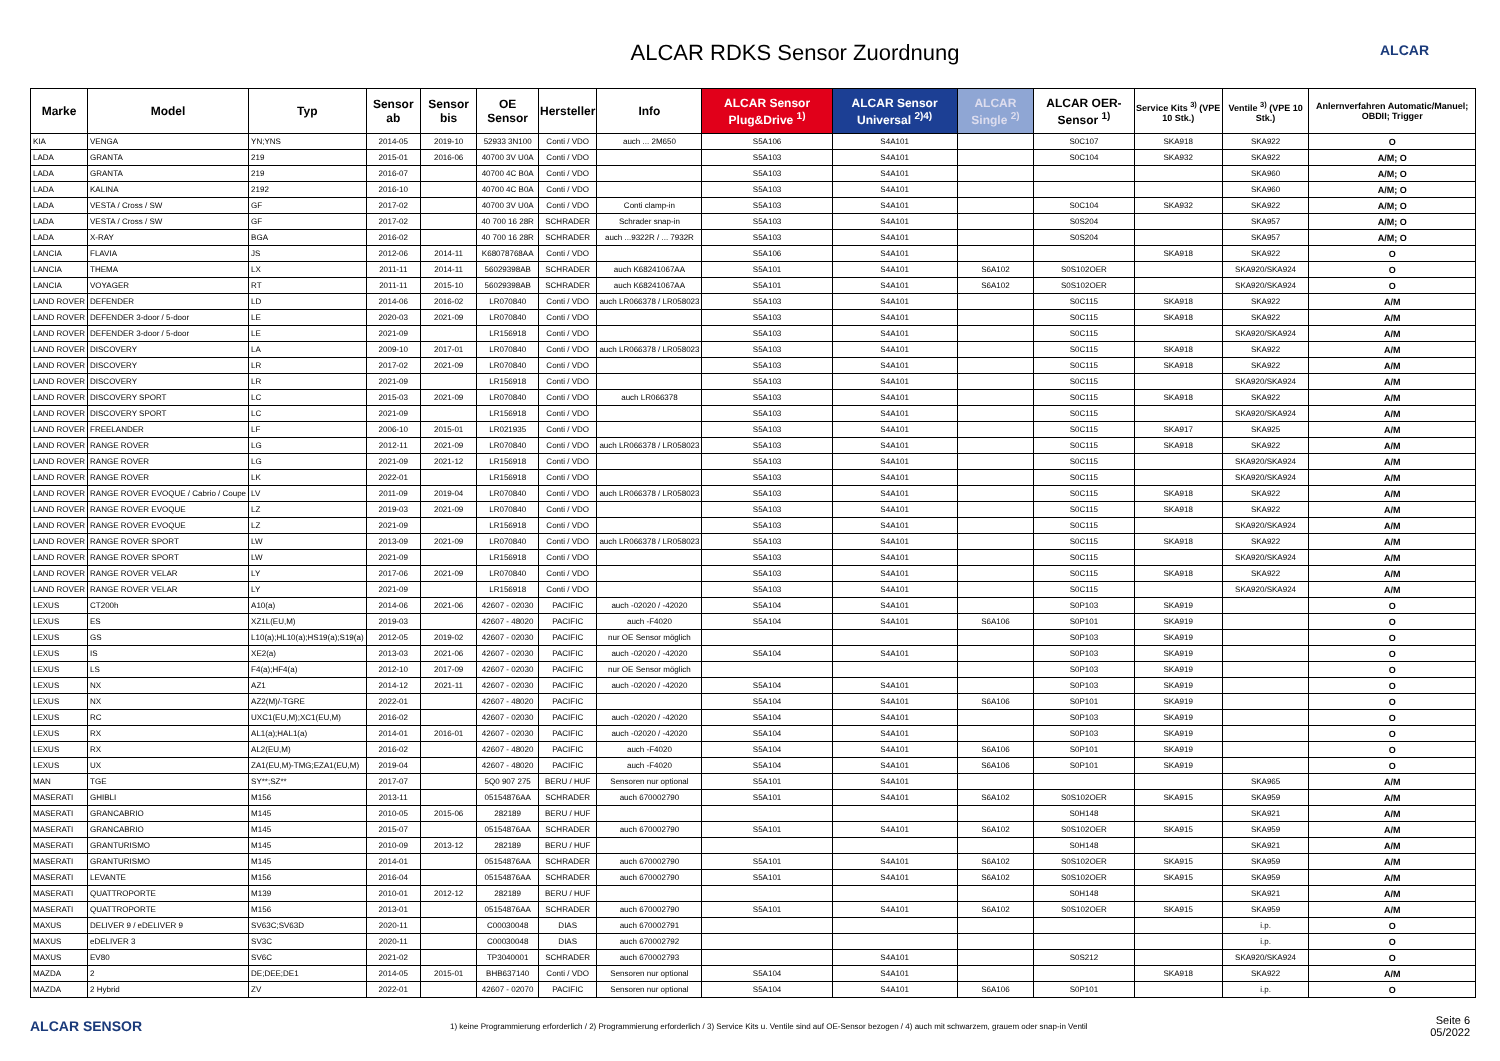ALCAR RDKS Sensor Zuordnung
ALCAR
| Marke | Model | Typ | Sensor ab | Sensor bis | OE Sensor | Hersteller | Info | ALCAR Sensor Plug&Drive <sup>1)</sup> | ALCAR Sensor Universal <sup>2)4)</sup> | ALCAR Single <sup>2)</sup> | ALCAR OER-Sensor <sup>1)</sup> | Service Kits <sup>3)</sup> (VPE 10 Stk.) | Ventile <sup>3)</sup> (VPE 10 Stk.) | Anlernverfahren Automatic/Manuel; OBDII; Trigger |
| --- | --- | --- | --- | --- | --- | --- | --- | --- | --- | --- | --- | --- | --- | --- |
| KIA | VENGA | YN;YNS | 2014-05 | 2019-10 | 52933 3N100 | Conti / VDO | auch ... 2M650 | S5A106 | S4A101 | | S0C107 | SKA918 | SKA922 | O |
| LADA | GRANTA | 219 | 2015-01 | 2016-06 | 40700 3V U0A | Conti / VDO | | S5A103 | S4A101 | | S0C104 | SKA932 | SKA922 | A/M; O |
| LADA | GRANTA | 219 | 2016-07 | | 40700 4C B0A | Conti / VDO | | S5A103 | S4A101 | | | | SKA960 | A/M; O |
| LADA | KALINA | 2192 | 2016-10 | | 40700 4C B0A | Conti / VDO | | S5A103 | S4A101 | | | | SKA960 | A/M; O |
| LADA | VESTA / Cross / SW | GF | 2017-02 | | 40700 3V U0A | Conti / VDO | Conti clamp-in | S5A103 | S4A101 | | S0C104 | SKA932 | SKA922 | A/M; O |
| LADA | VESTA / Cross / SW | GF | 2017-02 | | 40 700 16 28R | SCHRADER | Schrader snap-in | S5A103 | S4A101 | | S0S204 | | SKA957 | A/M; O |
| LADA | X-RAY | BGA | 2016-02 | | 40 700 16 28R | SCHRADER | auch ...9322R / ... 7932R | S5A103 | S4A101 | | S0S204 | | SKA957 | A/M; O |
| LANCIA | FLAVIA | JS | 2012-06 | 2014-11 | K68078768AA | Conti / VDO | | S5A106 | S4A101 | | | SKA918 | SKA922 | O |
| LANCIA | THEMA | LX | 2011-11 | 2014-11 | 56029398AB | SCHRADER | auch K68241067AA | S5A101 | S4A101 | S6A102 | S0S102OER | | SKA920/SKA924 | O |
| LANCIA | VOYAGER | RT | 2011-11 | 2015-10 | 56029398AB | SCHRADER | auch K68241067AA | S5A101 | S4A101 | S6A102 | S0S102OER | | SKA920/SKA924 | O |
| LAND ROVER | DEFENDER | LD | 2014-06 | 2016-02 | LR070840 | Conti / VDO | auch LR066378 / LR058023 | S5A103 | S4A101 | | S0C115 | SKA918 | SKA922 | A/M |
| LAND ROVER | DEFENDER 3-door / 5-door | LE | 2020-03 | 2021-09 | LR070840 | Conti / VDO | | S5A103 | S4A101 | | S0C115 | SKA918 | SKA922 | A/M |
| LAND ROVER | DEFENDER 3-door / 5-door | LE | 2021-09 | | LR156918 | Conti / VDO | | S5A103 | S4A101 | | S0C115 | | SKA920/SKA924 | A/M |
| LAND ROVER | DISCOVERY | LA | 2009-10 | 2017-01 | LR070840 | Conti / VDO | auch LR066378 / LR058023 | S5A103 | S4A101 | | S0C115 | SKA918 | SKA922 | A/M |
| LAND ROVER | DISCOVERY | LR | 2017-02 | 2021-09 | LR070840 | Conti / VDO | | S5A103 | S4A101 | | S0C115 | SKA918 | SKA922 | A/M |
| LAND ROVER | DISCOVERY | LR | 2021-09 | | LR156918 | Conti / VDO | | S5A103 | S4A101 | | S0C115 | | SKA920/SKA924 | A/M |
| LAND ROVER | DISCOVERY SPORT | LC | 2015-03 | 2021-09 | LR070840 | Conti / VDO | auch LR066378 | S5A103 | S4A101 | | S0C115 | SKA918 | SKA922 | A/M |
| LAND ROVER | DISCOVERY SPORT | LC | 2021-09 | | LR156918 | Conti / VDO | | S5A103 | S4A101 | | S0C115 | | SKA920/SKA924 | A/M |
| LAND ROVER | FREELANDER | LF | 2006-10 | 2015-01 | LR021935 | Conti / VDO | | S5A103 | S4A101 | | S0C115 | SKA917 | SKA925 | A/M |
| LAND ROVER | RANGE ROVER | LG | 2012-11 | 2021-09 | LR070840 | Conti / VDO | auch LR066378 / LR058023 | S5A103 | S4A101 | | S0C115 | SKA918 | SKA922 | A/M |
| LAND ROVER | RANGE ROVER | LG | 2021-09 | 2021-12 | LR156918 | Conti / VDO | | S5A103 | S4A101 | | S0C115 | | SKA920/SKA924 | A/M |
| LAND ROVER | RANGE ROVER | LK | 2022-01 | | LR156918 | Conti / VDO | | S5A103 | S4A101 | | S0C115 | | SKA920/SKA924 | A/M |
| LAND ROVER | RANGE ROVER EVOQUE / Cabrio / Coupe | LV | 2011-09 | 2019-04 | LR070840 | Conti / VDO | auch LR066378 / LR058023 | S5A103 | S4A101 | | S0C115 | SKA918 | SKA922 | A/M |
| LAND ROVER | RANGE ROVER EVOQUE | LZ | 2019-03 | 2021-09 | LR070840 | Conti / VDO | | S5A103 | S4A101 | | S0C115 | SKA918 | SKA922 | A/M |
| LAND ROVER | RANGE ROVER EVOQUE | LZ | 2021-09 | | LR156918 | Conti / VDO | | S5A103 | S4A101 | | S0C115 | | SKA920/SKA924 | A/M |
| LAND ROVER | RANGE ROVER SPORT | LW | 2013-09 | 2021-09 | LR070840 | Conti / VDO | auch LR066378 / LR058023 | S5A103 | S4A101 | | S0C115 | SKA918 | SKA922 | A/M |
| LAND ROVER | RANGE ROVER SPORT | LW | 2021-09 | | LR156918 | Conti / VDO | | S5A103 | S4A101 | | S0C115 | | SKA920/SKA924 | A/M |
| LAND ROVER | RANGE ROVER VELAR | LY | 2017-06 | 2021-09 | LR070840 | Conti / VDO | | S5A103 | S4A101 | | S0C115 | SKA918 | SKA922 | A/M |
| LAND ROVER | RANGE ROVER VELAR | LY | 2021-09 | | LR156918 | Conti / VDO | | S5A103 | S4A101 | | S0C115 | | SKA920/SKA924 | A/M |
| LEXUS | CT200h | A10(a) | 2014-06 | 2021-06 | 42607 - 02030 | PACIFIC | auch -02020 / -42020 | S5A104 | S4A101 | | S0P103 | SKA919 | | O |
| LEXUS | ES | XZ1L(EU,M) | 2019-03 | | 42607 - 48020 | PACIFIC | auch -F4020 | S5A104 | S4A101 | S6A106 | S0P101 | SKA919 | | O |
| LEXUS | GS | L10(a);HL10(a);HS19(a);S19(a) | 2012-05 | 2019-02 | 42607 - 02030 | PACIFIC | nur OE Sensor möglich | | | | S0P103 | SKA919 | | O |
| LEXUS | IS | XE2(a) | 2013-03 | 2021-06 | 42607 - 02030 | PACIFIC | auch -02020 / -42020 | S5A104 | S4A101 | | S0P103 | SKA919 | | O |
| LEXUS | LS | F4(a);HF4(a) | 2012-10 | 2017-09 | 42607 - 02030 | PACIFIC | nur OE Sensor möglich | | | | S0P103 | SKA919 | | O |
| LEXUS | NX | AZ1 | 2014-12 | 2021-11 | 42607 - 02030 | PACIFIC | auch -02020 / -42020 | S5A104 | S4A101 | | S0P103 | SKA919 | | O |
| LEXUS | NX | AZ2(M)/-TGRE | 2022-01 | | 42607 - 48020 | PACIFIC | | S5A104 | S4A101 | S6A106 | S0P101 | SKA919 | | O |
| LEXUS | RC | UXC1(EU,M);XC1(EU,M) | 2016-02 | | 42607 - 02030 | PACIFIC | auch -02020 / -42020 | S5A104 | S4A101 | | S0P103 | SKA919 | | O |
| LEXUS | RX | AL1(a);HAL1(a) | 2014-01 | 2016-01 | 42607 - 02030 | PACIFIC | auch -02020 / -42020 | S5A104 | S4A101 | | S0P103 | SKA919 | | O |
| LEXUS | RX | AL2(EU,M) | 2016-02 | | 42607 - 48020 | PACIFIC | auch -F4020 | S5A104 | S4A101 | S6A106 | S0P101 | SKA919 | | O |
| LEXUS | UX | ZA1(EU,M)-TMG;EZA1(EU,M) | 2019-04 | | 42607 - 48020 | PACIFIC | auch -F4020 | S5A104 | S4A101 | S6A106 | S0P101 | SKA919 | | O |
| MAN | TGE | SY**;SZ** | 2017-07 | | 5Q0 907 275 | BERU / HUF | Sensoren nur optional | S5A101 | S4A101 | | | | SKA965 | A/M |
| MASERATI | GHIBLI | M156 | 2013-11 | | 05154876AA | SCHRADER | auch 670002790 | S5A101 | S4A101 | S6A102 | S0S102OER | SKA915 | SKA959 | A/M |
| MASERATI | GRANCABRIO | M145 | 2010-05 | 2015-06 | 282189 | BERU / HUF | | | | | S0H148 | | SKA921 | A/M |
| MASERATI | GRANCABRIO | M145 | 2015-07 | | 05154876AA | SCHRADER | auch 670002790 | S5A101 | S4A101 | S6A102 | S0S102OER | SKA915 | SKA959 | A/M |
| MASERATI | GRANTURISMO | M145 | 2010-09 | 2013-12 | 282189 | BERU / HUF | | | | | S0H148 | | SKA921 | A/M |
| MASERATI | GRANTURISMO | M145 | 2014-01 | | 05154876AA | SCHRADER | auch 670002790 | S5A101 | S4A101 | S6A102 | S0S102OER | SKA915 | SKA959 | A/M |
| MASERATI | LEVANTE | M156 | 2016-04 | | 05154876AA | SCHRADER | auch 670002790 | S5A101 | S4A101 | S6A102 | S0S102OER | SKA915 | SKA959 | A/M |
| MASERATI | QUATTROPORTE | M139 | 2010-01 | 2012-12 | 282189 | BERU / HUF | | | | | S0H148 | | SKA921 | A/M |
| MASERATI | QUATTROPORTE | M156 | 2013-01 | | 05154876AA | SCHRADER | auch 670002790 | S5A101 | S4A101 | S6A102 | S0S102OER | SKA915 | SKA959 | A/M |
| MAXUS | DELIVER 9 / eDELIVER 9 | SV63C;SV63D | 2020-11 | | C00030048 | DIAS | auch 670002791 | | | | | | i.p. | O |
| MAXUS | eDELIVER 3 | SV3C | 2020-11 | | C00030048 | DIAS | auch 670002792 | | | | | | i.p. | O |
| MAXUS | EV80 | SV6C | 2021-02 | | TP3040001 | SCHRADER | auch 670002793 | | S4A101 | | S0S212 | | SKA920/SKA924 | O |
| MAZDA | 2 | DE;DEE;DE1 | 2014-05 | 2015-01 | BHB637140 | Conti / VDO | Sensoren nur optional | S5A104 | S4A101 | | | SKA918 | SKA922 | A/M |
| MAZDA | 2 Hybrid | ZV | 2022-01 | | 42607 - 02070 | PACIFIC | Sensoren nur optional | S5A104 | S4A101 | S6A106 | S0P101 | | i.p. | O |
ALCAR SENSOR
1) keine Programmierung erforderlich / 2) Programmierung erforderlich / 3) Service Kits u. Ventile sind auf OE-Sensor bezogen / 4) auch mit schwarzem, grauem oder snap-in Ventil
Seite 6
05/2022